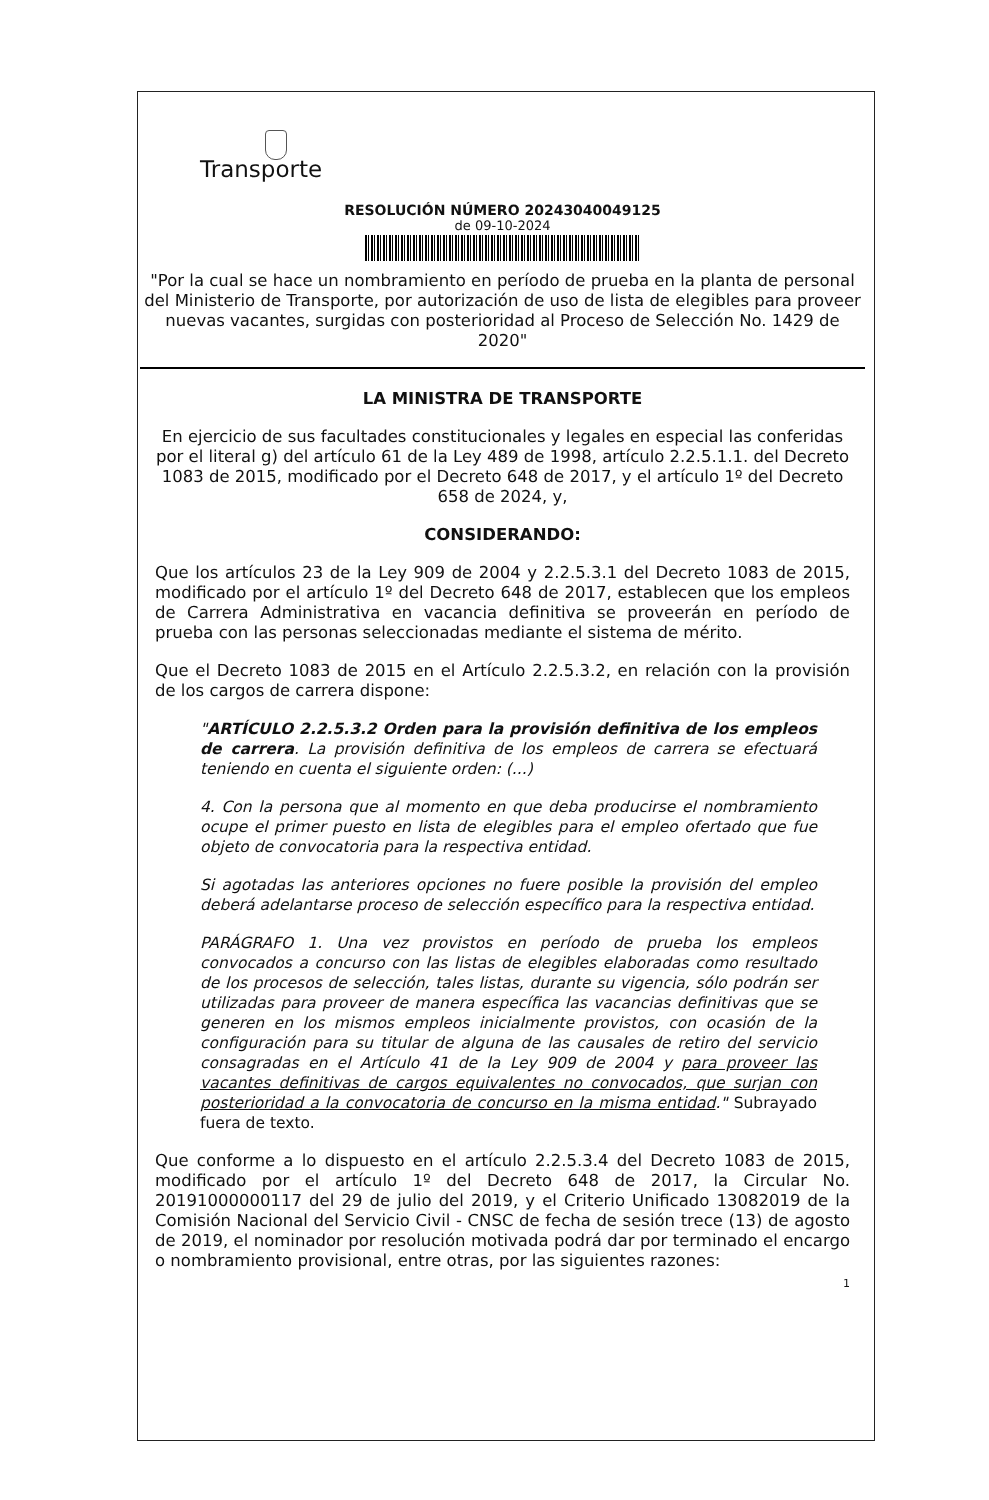Transporte
RESOLUCIÓN NÚMERO 20243040049125
de 09-10-2024
"Por la cual se hace un nombramiento en período de prueba en la planta de personal del Ministerio de Transporte, por autorización de uso de lista de elegibles para proveer nuevas vacantes, surgidas con posterioridad al Proceso de Selección No. 1429 de 2020"
LA MINISTRA DE TRANSPORTE
En ejercicio de sus facultades constitucionales y legales en especial las conferidas por el literal g) del artículo 61 de la Ley 489 de 1998, artículo 2.2.5.1.1. del Decreto 1083 de 2015, modificado por el Decreto 648 de 2017, y el artículo 1º del Decreto 658 de 2024, y,
CONSIDERANDO:
Que los artículos 23 de la Ley 909 de 2004 y 2.2.5.3.1 del Decreto 1083 de 2015, modificado por el artículo 1º del Decreto 648 de 2017, establecen que los empleos de Carrera Administrativa en vacancia definitiva se proveerán en período de prueba con las personas seleccionadas mediante el sistema de mérito.
Que el Decreto 1083 de 2015 en el Artículo 2.2.5.3.2, en relación con la provisión de los cargos de carrera dispone:
"ARTÍCULO 2.2.5.3.2 Orden para la provisión definitiva de los empleos de carrera. La provisión definitiva de los empleos de carrera se efectuará teniendo en cuenta el siguiente orden: (...)
4. Con la persona que al momento en que deba producirse el nombramiento ocupe el primer puesto en lista de elegibles para el empleo ofertado que fue objeto de convocatoria para la respectiva entidad.
Si agotadas las anteriores opciones no fuere posible la provisión del empleo deberá adelantarse proceso de selección específico para la respectiva entidad.
PARÁGRAFO 1. Una vez provistos en período de prueba los empleos convocados a concurso con las listas de elegibles elaboradas como resultado de los procesos de selección, tales listas, durante su vigencia, sólo podrán ser utilizadas para proveer de manera específica las vacancias definitivas que se generen en los mismos empleos inicialmente provistos, con ocasión de la configuración para su titular de alguna de las causales de retiro del servicio consagradas en el Artículo 41 de la Ley 909 de 2004 y para proveer las vacantes definitivas de cargos equivalentes no convocados, que surjan con posterioridad a la convocatoria de concurso en la misma entidad." Subrayado fuera de texto.
Que conforme a lo dispuesto en el artículo 2.2.5.3.4 del Decreto 1083 de 2015, modificado por el artículo 1º del Decreto 648 de 2017, la Circular No. 20191000000117 del 29 de julio del 2019, y el Criterio Unificado 13082019 de la Comisión Nacional del Servicio Civil - CNSC de fecha de sesión trece (13) de agosto de 2019, el nominador por resolución motivada podrá dar por terminado el encargo o nombramiento provisional, entre otras, por las siguientes razones:
1